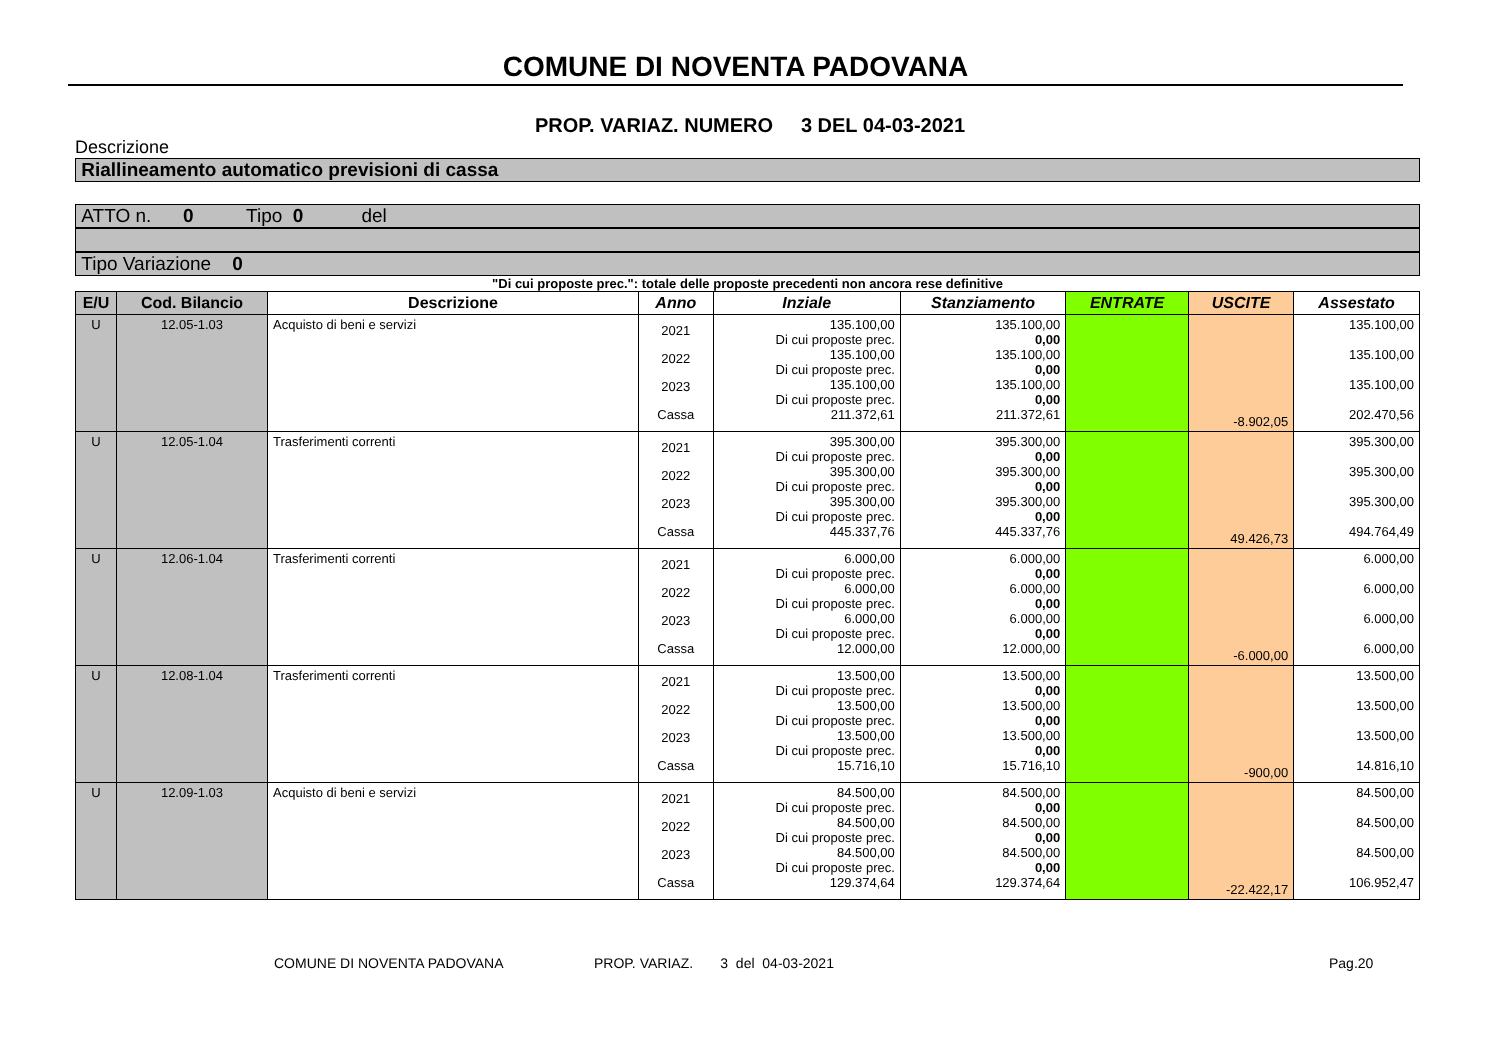COMUNE DI NOVENTA PADOVANA
PROP. VARIAZ. NUMERO 3 DEL 04-03-2021
Descrizione
Riallineamento automatico previsioni di cassa
ATTO n. 0 Tipo 0 del
Tipo Variazione 0
"Di cui proposte prec.": totale delle proposte precedenti non ancora rese definitive
| E/U | Cod. Bilancio | Descrizione | Anno | Inziale | Stanziamento | ENTRATE | USCITE | Assestato |
| --- | --- | --- | --- | --- | --- | --- | --- | --- |
| U | 12.05-1.03 | Acquisto di beni e servizi | 2021 2022 2023 Cassa | 135.100,00 Di cui proposte prec. 135.100,00 Di cui proposte prec. 135.100,00 Di cui proposte prec. 211.372,61 | 135.100,00 0,00 135.100,00 0,00 135.100,00 0,00 211.372,61 | | -8.902,05 | 135.100,00 135.100,00 135.100,00 202.470,56 |
| U | 12.05-1.04 | Trasferimenti correnti | 2021 2022 2023 Cassa | 395.300,00 Di cui proposte prec. 395.300,00 Di cui proposte prec. 395.300,00 Di cui proposte prec. 445.337,76 | 395.300,00 0,00 395.300,00 0,00 395.300,00 0,00 445.337,76 | | 49.426,73 | 395.300,00 395.300,00 395.300,00 494.764,49 |
| U | 12.06-1.04 | Trasferimenti correnti | 2021 2022 2023 Cassa | 6.000,00 Di cui proposte prec. 6.000,00 Di cui proposte prec. 6.000,00 Di cui proposte prec. 12.000,00 | 6.000,00 0,00 6.000,00 0,00 6.000,00 0,00 12.000,00 | | -6.000,00 | 6.000,00 6.000,00 6.000,00 6.000,00 |
| U | 12.08-1.04 | Trasferimenti correnti | 2021 2022 2023 Cassa | 13.500,00 Di cui proposte prec. 13.500,00 Di cui proposte prec. 13.500,00 Di cui proposte prec. 15.716,10 | 13.500,00 0,00 13.500,00 0,00 13.500,00 0,00 15.716,10 | | -900,00 | 13.500,00 13.500,00 13.500,00 14.816,10 |
| U | 12.09-1.03 | Acquisto di beni e servizi | 2021 2022 2023 Cassa | 84.500,00 Di cui proposte prec. 84.500,00 Di cui proposte prec. 84.500,00 Di cui proposte prec. 129.374,64 | 84.500,00 0,00 84.500,00 0,00 84.500,00 0,00 129.374,64 | | -22.422,17 | 84.500,00 84.500,00 84.500,00 106.952,47 |
COMUNE DI NOVENTA PADOVANA PROP. VARIAZ. 3 del 04-03-2021 Pag.20